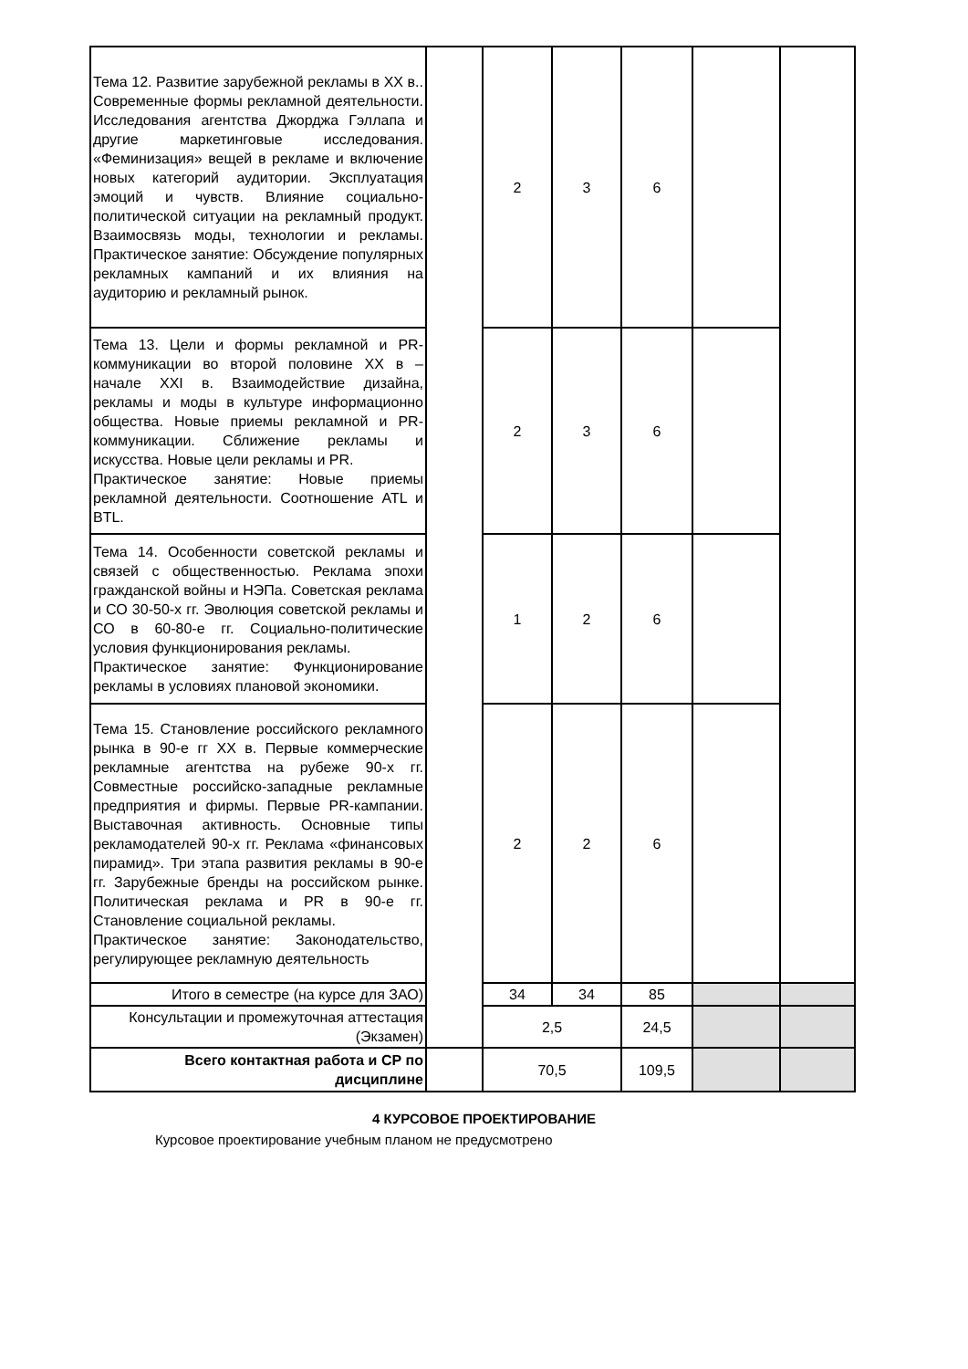| Тема 12. Развитие зарубежной рекламы в XX в.. Современные формы рекламной деятельности. Исследования агентства Джорджа Гэллапа и другие маркетинговые исследования. «Феминизация» вещей в рекламе и включение новых категорий аудитории. Эксплуатация эмоций и чувств. Влияние социально-политической ситуации на рекламный продукт. Взаимосвязь моды, технологии и рекламы. Практическое занятие: Обсуждение популярных рекламных кампаний и их влияния на аудиторию и рекламный рынок. | | 2 | 3 | 6 | | |
| Тема 13. Цели и формы рекламной и PR-коммуникации во второй половине XX в – начале XXI в. Взаимодействие дизайна, рекламы и моды в культуре информационно общества. Новые приемы рекламной и PR-коммуникации. Сближение рекламы и искусства. Новые цели рекламы и PR. Практическое занятие: Новые приемы рекламной деятельности. Соотношение ATL и BTL. | | 2 | 3 | 6 | | |
| Тема 14. Особенности советской рекламы и связей с общественностью. Реклама эпохи гражданской войны и НЭПа. Советская реклама и СО 30-50-х гг. Эволюция советской рекламы и СО в 60-80-е гг. Социально-политические условия функционирования рекламы. Практическое занятие: Функционирование рекламы в условиях плановой экономики. | | 1 | 2 | 6 | | |
| Тема 15. Становление российского рекламного рынка в 90-е гг XX в. Первые коммерческие рекламные агентства на рубеже 90-х гг. Совместные российско-западные рекламные предприятия и фирмы. Первые PR-кампании. Выставочная активность. Основные типы рекламодателей 90-х гг. Реклама «финансовых пирамид». Три этапа развития рекламы в 90-е гг. Зарубежные бренды на российском рынке. Политическая реклама и PR в 90-е гг. Становление социальной рекламы. Практическое занятие: Законодательство, регулирующее рекламную деятельность | | 2 | 2 | 6 | | |
| Итого в семестре (на курсе для ЗАО) | | 34 | 34 | 85 | | |
| Консультации и промежуточная аттестация (Экзамен) | | 2,5 | | 24,5 | | |
| Всего контактная работа и СР по дисциплине | | 70,5 | | 109,5 | | |
4 КУРСОВОЕ ПРОЕКТИРОВАНИЕ
Курсовое проектирование учебным планом не предусмотрено